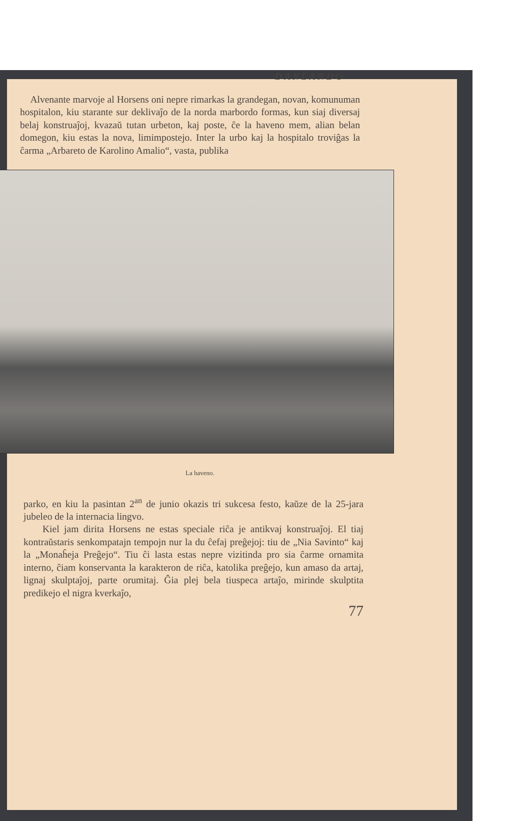DANLANDO
Alvenante marvoje al Horsens oni nepre rimarkas la grandegan, novan, komunuman hospitalon, kiu starante sur deklivaĵo de la norda marbordo formas, kun siaj diversaj belaj konstruaĵoj, kvazaŭ tutan urbeton, kaj poste, ĉe la haveno mem, alian belan domegon, kiu estas la nova, limimpostejo. Inter la urbo kaj la hospitalo troviĝas la ĉarma „Arbareto de Karolino Amalio“, vasta, publika
La haveno.
parko, en kiu la pasintan 2<sup>an</sup> de junio okazis tri sukcesa festo, kaŭze de la 25-jara jubeleo de la internacia lingvo.
Kiel jam dirita Horsens ne estas speciale riĉa je antikvaj konstruaĵoj. El tiaj kontraŭstaris senkompatajn tempojn nur la du ĉefaj preĝejoj: tiu de „Nia Savinto“ kaj la „Monaĥeja Preĝejo“. Tiu ĉi lasta estas nepre vizitinda pro sia ĉarme ornamita interno, ĉiam konservanta la karakteron de riĉa, katolika preĝejo, kun amaso da artaj, lignaj skulptaĵoj, parte orumitaj. Ĝia plej bela tiuspeca artaĵo, mirinde skulptita predikejo el nigra kverkaĵo,
77